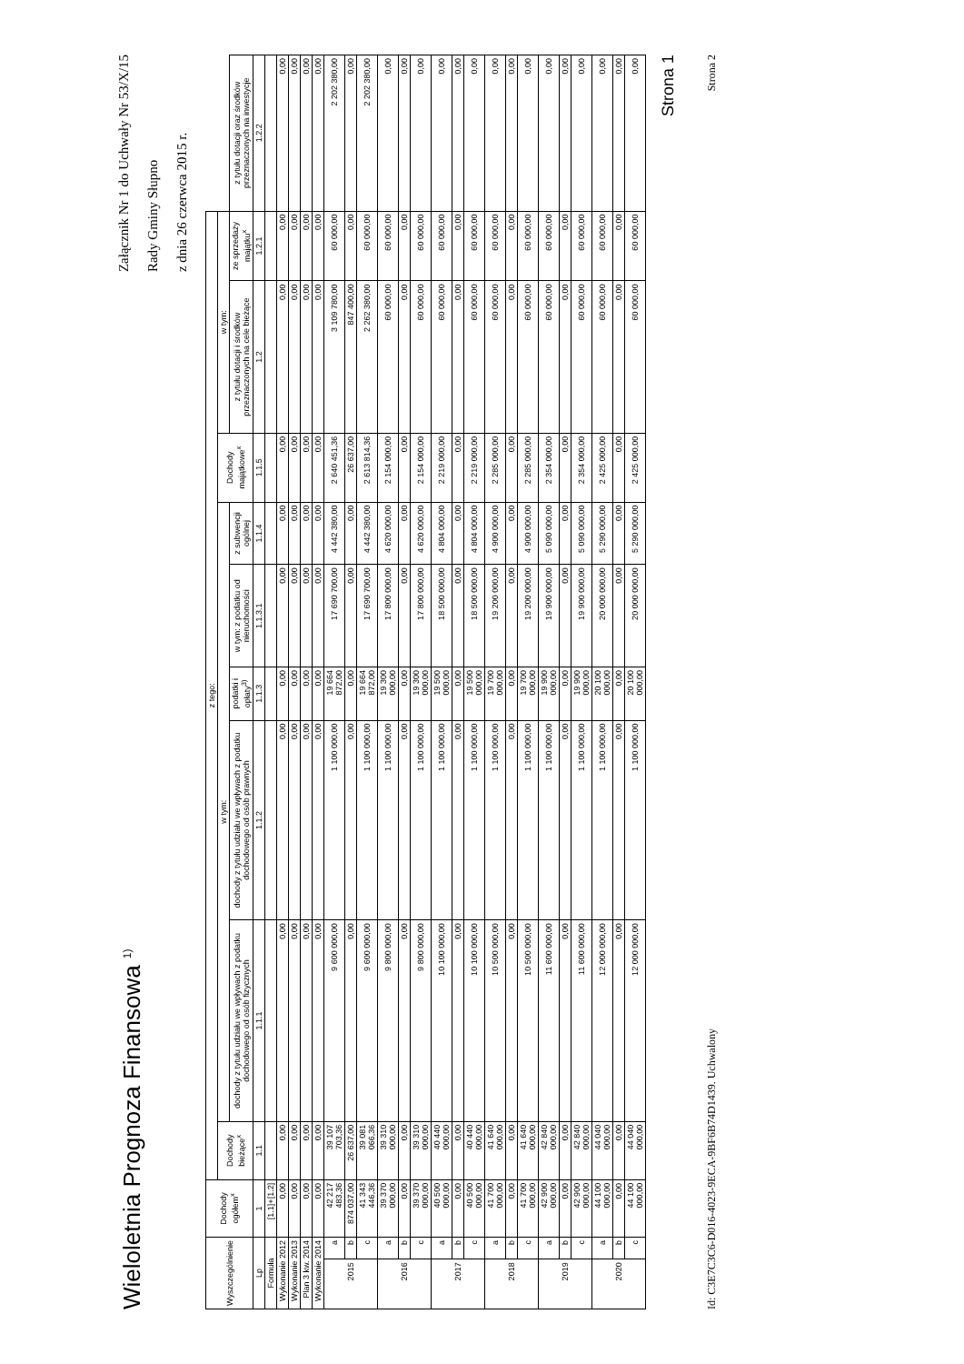Wieloletnia Prognoza Finansowa <sup>1)</sup>
Załącznik Nr 1 do Uchwały Nr 53/X/15
Rady Gminy Słupno
z dnia 26 czerwca 2015 r.
| Wyszczególnienie | | Dochody ogółem<sup>x</sup> | z tego: | | | | | | | | | |
| --- | --- | --- | --- | --- | --- | --- | --- | --- | --- | --- | --- | --- |
| | | | Dochody bieżące<sup>x</sup> | w tym: | | | | | Dochody majątkowe<sup>x</sup> | w tym: | | |
| | | | | dochody z tytułu udziału we wpływach z podatku dochodowego od osób fizycznych | dochody z tytułu udziału we wpływach z podatku dochodowego od osób prawnych | podatki i opłaty<sup>3)</sup> | w tym: z podatku od nieruchomości | z subwencji ogólnej | | z tytułu dotacji i środków przeznaczonych na cele bieżące | ze sprzedaży majątku<sup>x</sup> | z tytułu dotacji oraz środków przeznaczonych na inwestycje |
| Lp | | 1 | 1.1 | 1.1.1 | 1.1.2 | 1.1.3 | 1.1.3.1 | 1.1.4 | 1.1.5 | 1.2 | 1.2.1 | 1.2.2 |
| Formuła | | [1.1]+[1.2] | | | | | | | | | | |
| Wykonanie 2012 | | 0,00 | 0,00 | 0,00 | 0,00 | 0,00 | 0,00 | 0,00 | 0,00 | 0,00 | 0,00 | 0,00 |
| Wykonanie 2013 | | 0,00 | 0,00 | 0,00 | 0,00 | 0,00 | 0,00 | 0,00 | 0,00 | 0,00 | 0,00 | 0,00 |
| Plan 3 kw. 2014 | | 0,00 | 0,00 | 0,00 | 0,00 | 0,00 | 0,00 | 0,00 | 0,00 | 0,00 | 0,00 | 0,00 |
| Wykonanie 2014 | | 0,00 | 0,00 | 0,00 | 0,00 | 0,00 | 0,00 | 0,00 | 0,00 | 0,00 | 0,00 | 0,00 |
| 2015 | a | 42 217 483,36 | 39 107 703,36 | 9 600 000,00 | 1 100 000,00 | 19 664 872,00 | 17 690 700,00 | 4 442 380,00 | 2 640 451,36 | 3 109 780,00 | 60 000,00 | 2 202 380,00 |
| | b | 874 037,00 | 26 637,00 | 0,00 | 0,00 | 0,00 | 0,00 | 0,00 | 26 637,00 | 847 400,00 | 0,00 | 0,00 |
| | c | 41 343 446,36 | 39 081 066,36 | 9 600 000,00 | 1 100 000,00 | 19 664 872,00 | 17 690 700,00 | 4 442 380,00 | 2 613 814,36 | 2 262 380,00 | 60 000,00 | 2 202 380,00 |
| 2016 | a | 39 370 000,00 | 39 310 000,00 | 9 800 000,00 | 1 100 000,00 | 19 300 000,00 | 17 800 000,00 | 4 620 000,00 | 2 154 000,00 | 60 000,00 | 60 000,00 | 0,00 |
| | b | 0,00 | 0,00 | 0,00 | 0,00 | 0,00 | 0,00 | 0,00 | 0,00 | 0,00 | 0,00 | 0,00 |
| | c | 39 370 000,00 | 39 310 000,00 | 9 800 000,00 | 1 100 000,00 | 19 300 000,00 | 17 800 000,00 | 4 620 000,00 | 2 154 000,00 | 60 000,00 | 60 000,00 | 0,00 |
| 2017 | a | 40 500 000,00 | 40 440 000,00 | 10 100 000,00 | 1 100 000,00 | 19 500 000,00 | 18 500 000,00 | 4 804 000,00 | 2 219 000,00 | 60 000,00 | 60 000,00 | 0,00 |
| | b | 0,00 | 0,00 | 0,00 | 0,00 | 0,00 | 0,00 | 0,00 | 0,00 | 0,00 | 0,00 | 0,00 |
| | c | 40 500 000,00 | 40 440 000,00 | 10 100 000,00 | 1 100 000,00 | 19 500 000,00 | 18 500 000,00 | 4 804 000,00 | 2 219 000,00 | 60 000,00 | 60 000,00 | 0,00 |
| 2018 | a | 41 700 000,00 | 41 640 000,00 | 10 500 000,00 | 1 100 000,00 | 19 700 000,00 | 19 200 000,00 | 4 900 000,00 | 2 285 000,00 | 60 000,00 | 60 000,00 | 0,00 |
| | b | 0,00 | 0,00 | 0,00 | 0,00 | 0,00 | 0,00 | 0,00 | 0,00 | 0,00 | 0,00 | 0,00 |
| | c | 41 700 000,00 | 41 640 000,00 | 10 500 000,00 | 1 100 000,00 | 19 700 000,00 | 19 200 000,00 | 4 900 000,00 | 2 285 000,00 | 60 000,00 | 60 000,00 | 0,00 |
| 2019 | a | 42 900 000,00 | 42 840 000,00 | 11 600 000,00 | 1 100 000,00 | 19 900 000,00 | 19 900 000,00 | 5 090 000,00 | 2 354 000,00 | 60 000,00 | 60 000,00 | 0,00 |
| | b | 0,00 | 0,00 | 0,00 | 0,00 | 0,00 | 0,00 | 0,00 | 0,00 | 0,00 | 0,00 | 0,00 |
| | c | 42 900 000,00 | 42 840 000,00 | 11 600 000,00 | 1 100 000,00 | 19 900 000,00 | 19 900 000,00 | 5 090 000,00 | 2 354 000,00 | 60 000,00 | 60 000,00 | 0,00 |
| 2020 | a | 44 100 000,00 | 44 040 000,00 | 12 000 000,00 | 1 100 000,00 | 20 100 000,00 | 20 000 000,00 | 5 290 000,00 | 2 425 000,00 | 60 000,00 | 60 000,00 | 0,00 |
| | b | 0,00 | 0,00 | 0,00 | 0,00 | 0,00 | 0,00 | 0,00 | 0,00 | 0,00 | 0,00 | 0,00 |
| | c | 44 100 000,00 | 44 040 000,00 | 12 000 000,00 | 1 100 000,00 | 20 100 000,00 | 20 000 000,00 | 5 290 000,00 | 2 425 000,00 | 60 000,00 | 60 000,00 | 0,00 |
Strona 1
Id: C3E7C3C6-D016-4023-9ECA-9BF6B74D1439. Uchwalony Strona 2